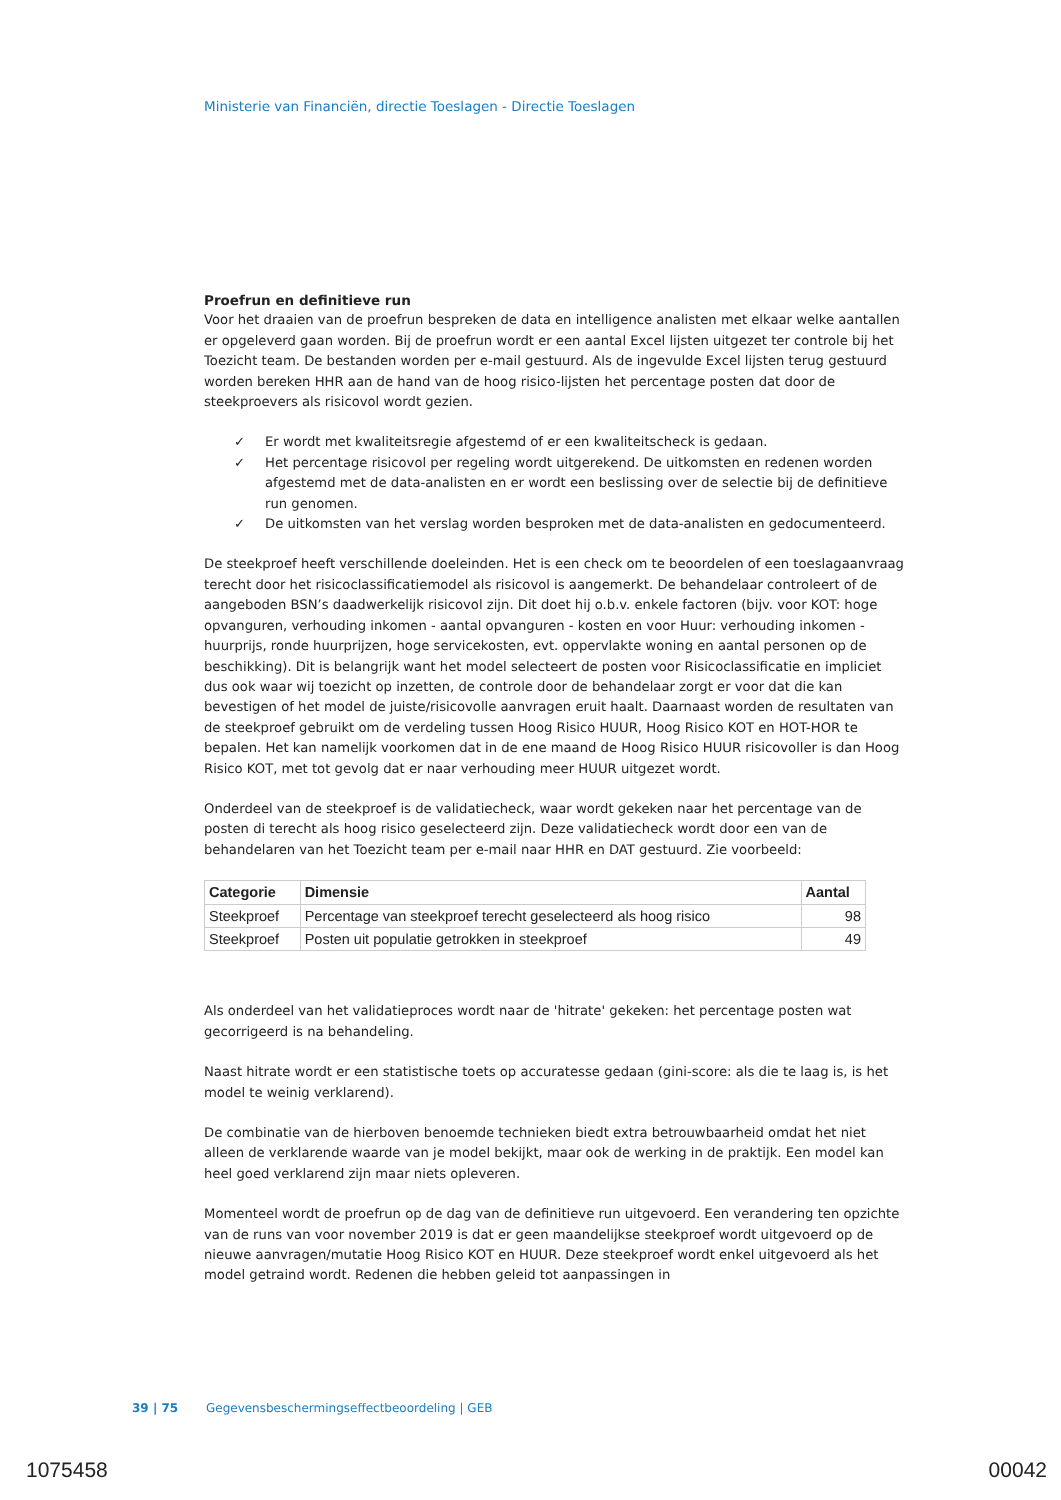Ministerie van Financiën, directie Toeslagen - Directie Toeslagen
Proefrun en definitieve run
Voor het draaien van de proefrun bespreken de data en intelligence analisten met elkaar welke aantallen er opgeleverd gaan worden. Bij de proefrun wordt er een aantal Excel lijsten uitgezet ter controle bij het Toezicht team. De bestanden worden per e-mail gestuurd. Als de ingevulde Excel lijsten terug gestuurd worden bereken HHR aan de hand van de hoog risico-lijsten het percentage posten dat door de steekproevers als risicovol wordt gezien.
✓ Er wordt met kwaliteitsregie afgestemd of er een kwaliteitscheck is gedaan.
✓ Het percentage risicovol per regeling wordt uitgerekend. De uitkomsten en redenen worden afgestemd met de data-analisten en er wordt een beslissing over de selectie bij de definitieve run genomen.
✓ De uitkomsten van het verslag worden besproken met de data-analisten en gedocumenteerd.
De steekproef heeft verschillende doeleinden. Het is een check om te beoordelen of een toeslagaanvraag terecht door het risicoclassificatiemodel als risicovol is aangemerkt. De behandelaar controleert of de aangeboden BSN’s daadwerkelijk risicovol zijn. Dit doet hij o.b.v. enkele factoren (bijv. voor KOT: hoge opvanguren, verhouding inkomen - aantal opvanguren - kosten en voor Huur: verhouding inkomen - huurprijs, ronde huurprijzen, hoge servicekosten, evt. oppervlakte woning en aantal personen op de beschikking). Dit is belangrijk want het model selecteert de posten voor Risicoclassificatie en impliciet dus ook waar wij toezicht op inzetten, de controle door de behandelaar zorgt er voor dat die kan bevestigen of het model de juiste/risicovolle aanvragen eruit haalt. Daarnaast worden de resultaten van de steekproef gebruikt om de verdeling tussen Hoog Risico HUUR, Hoog Risico KOT en HOT-HOR te bepalen. Het kan namelijk voorkomen dat in de ene maand de Hoog Risico HUUR risicovoller is dan Hoog Risico KOT, met tot gevolg dat er naar verhouding meer HUUR uitgezet wordt.
Onderdeel van de steekproef is de validatiecheck, waar wordt gekeken naar het percentage van de posten di terecht als hoog risico geselecteerd zijn. Deze validatiecheck wordt door een van de behandelaren van het Toezicht team per e-mail naar HHR en DAT gestuurd. Zie voorbeeld:
| Categorie | Dimensie | Aantal |
| --- | --- | --- |
| Steekproef | Percentage van steekproef terecht geselecteerd als hoog risico | 98 |
| Steekproef | Posten uit populatie getrokken in steekproef | 49 |
Als onderdeel van het validatieproces wordt naar de 'hitrate' gekeken: het percentage posten wat gecorrigeerd is na behandeling.
Naast hitrate wordt er een statistische toets op accuratesse gedaan (gini-score: als die te laag is, is het model te weinig verklarend).
De combinatie van de hierboven benoemde technieken biedt extra betrouwbaarheid omdat het niet alleen de verklarende waarde van je model bekijkt, maar ook de werking in de praktijk. Een model kan heel goed verklarend zijn maar niets opleveren.
Momenteel wordt de proefrun op de dag van de definitieve run uitgevoerd. Een verandering ten opzichte van de runs van voor november 2019 is dat er geen maandelijkse steekproef wordt uitgevoerd op de nieuwe aanvragen/mutatie Hoog Risico KOT en HUUR. Deze steekproef wordt enkel uitgevoerd als het model getraind wordt. Redenen die hebben geleid tot aanpassingen in
39 | 75 Gegevensbeschermingseffectbeoordeling | GEB
1075458 00042